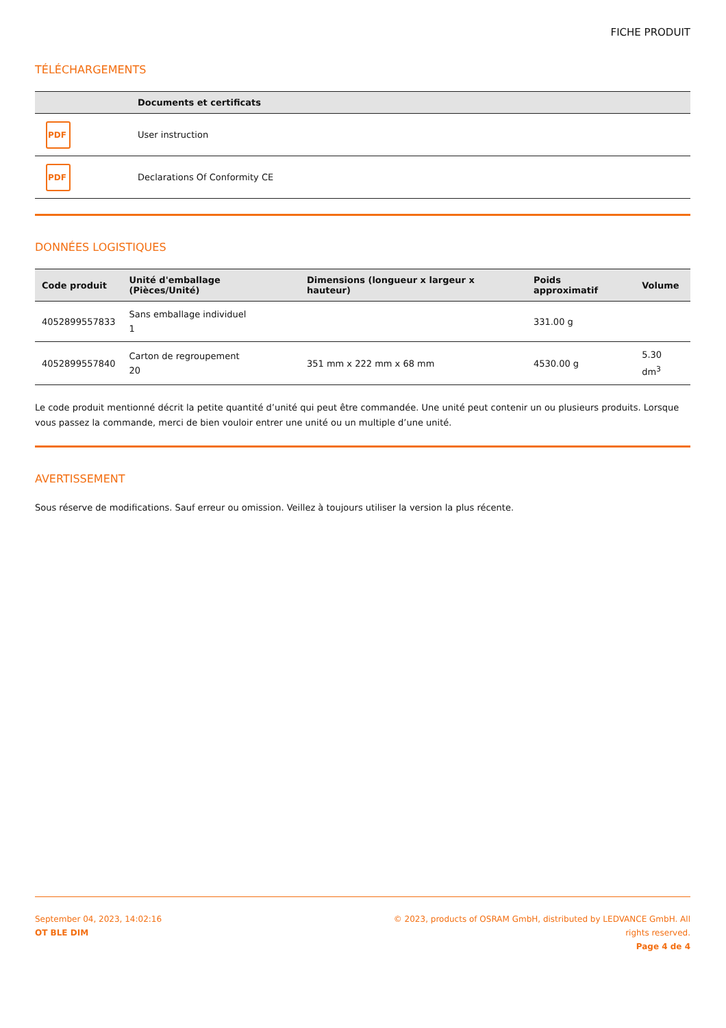FICHE PRODUIT
TÉLÉCHARGEMENTS
| | Documents et certificats |
| --- | --- |
| PDF | User instruction |
| PDF | Declarations Of Conformity CE |
DONNÉES LOGISTIQUES
| Code produit | Unité d'emballage (Pièces/Unité) | Dimensions (longueur x largeur x hauteur) | Poids approximatif | Volume |
| --- | --- | --- | --- | --- |
| 4052899557833 | Sans emballage individuel 1 | | 331.00 g | |
| 4052899557840 | Carton de regroupement 20 | 351 mm x 222 mm x 68 mm | 4530.00 g | 5.30 dm<sup>3</sup> |
Le code produit mentionné décrit la petite quantité d’unité qui peut être commandée. Une unité peut contenir un ou plusieurs produits. Lorsque vous passez la commande, merci de bien vouloir entrer une unité ou un multiple d’une unité.
AVERTISSEMENT
Sous réserve de modifications. Sauf erreur ou omission. Veillez à toujours utiliser la version la plus récente.
September 04, 2023, 14:02:16
OT BLE DIM
© 2023, products of OSRAM GmbH, distributed by LEDVANCE GmbH. All rights reserved.
Page 4 de 4